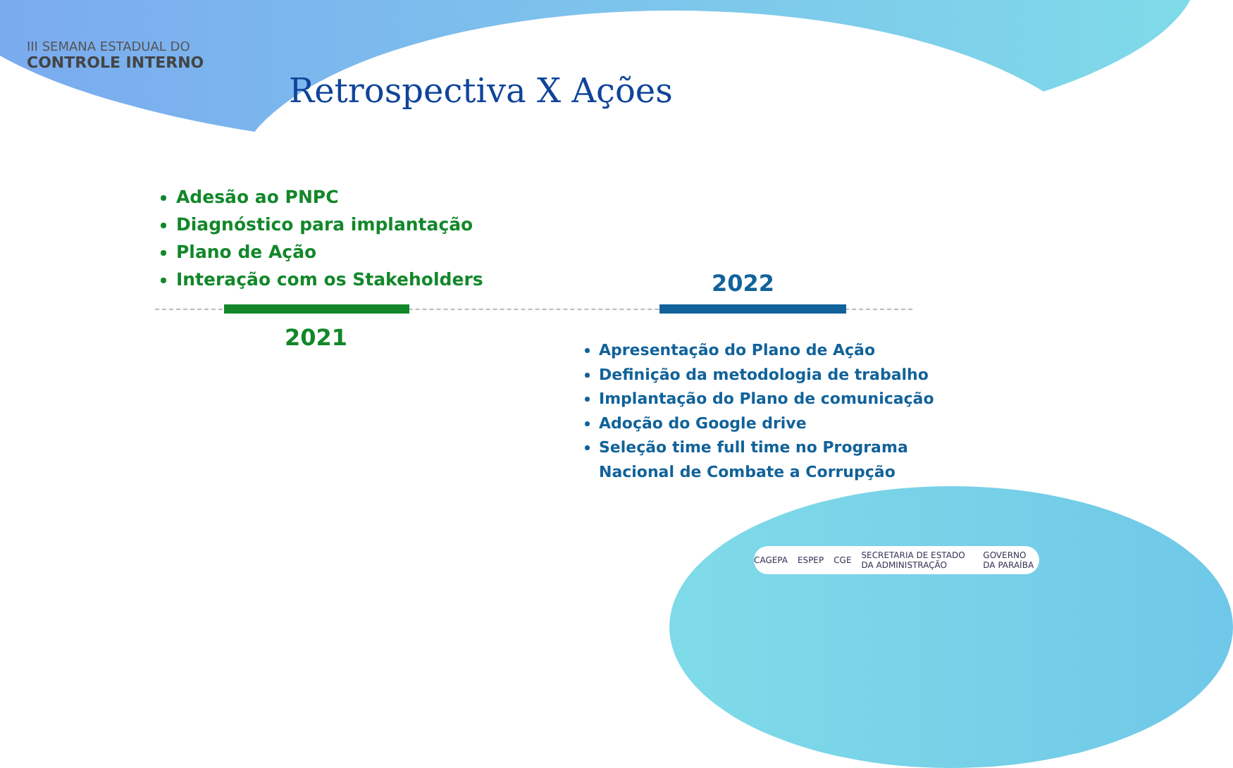III SEMANA ESTADUAL DO
CONTROLE INTERNO
Retrospectiva X Ações
Adesão ao PNPC
Diagnóstico para implantação
Plano de Ação
Interação com os Stakeholders
2022
2021
Apresentação do Plano de Ação
Definição da metodologia de trabalho
Implantação do Plano de comunicação
Adoção do Google drive
Seleção time full time no Programa Nacional de Combate a Corrupção
CAGEPA ESPEP CGE SECRETARIA DE ESTADO DA ADMINISTRAÇÃO GOVERNO DA PARAÍBA